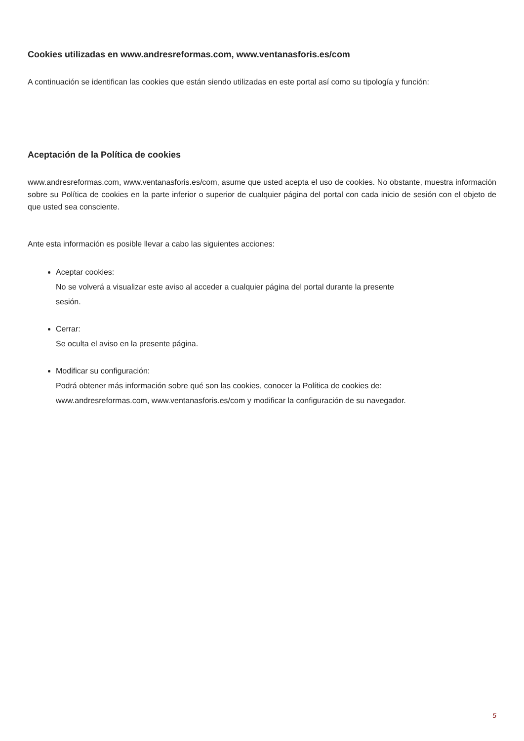Cookies utilizadas en www.andresreformas.com, www.ventanasforis.es/com
A continuación se identifican las cookies que están siendo utilizadas en este portal así como su tipología y función:
Aceptación de la Política de cookies
www.andresreformas.com, www.ventanasforis.es/com, asume que usted acepta el uso de cookies. No obstante, muestra información sobre su Política de cookies en la parte inferior o superior de cualquier página del portal con cada inicio de sesión con el objeto de que usted sea consciente.
Ante esta información es posible llevar a cabo las siguientes acciones:
Aceptar cookies:
No se volverá a visualizar este aviso al acceder a cualquier página del portal durante la presente
sesión.
Cerrar:
Se oculta el aviso en la presente página.
Modificar su configuración:
Podrá obtener más información sobre qué son las cookies, conocer la Política de cookies de:
www.andresreformas.com, www.ventanasforis.es/com y modificar la configuración de su navegador.
5